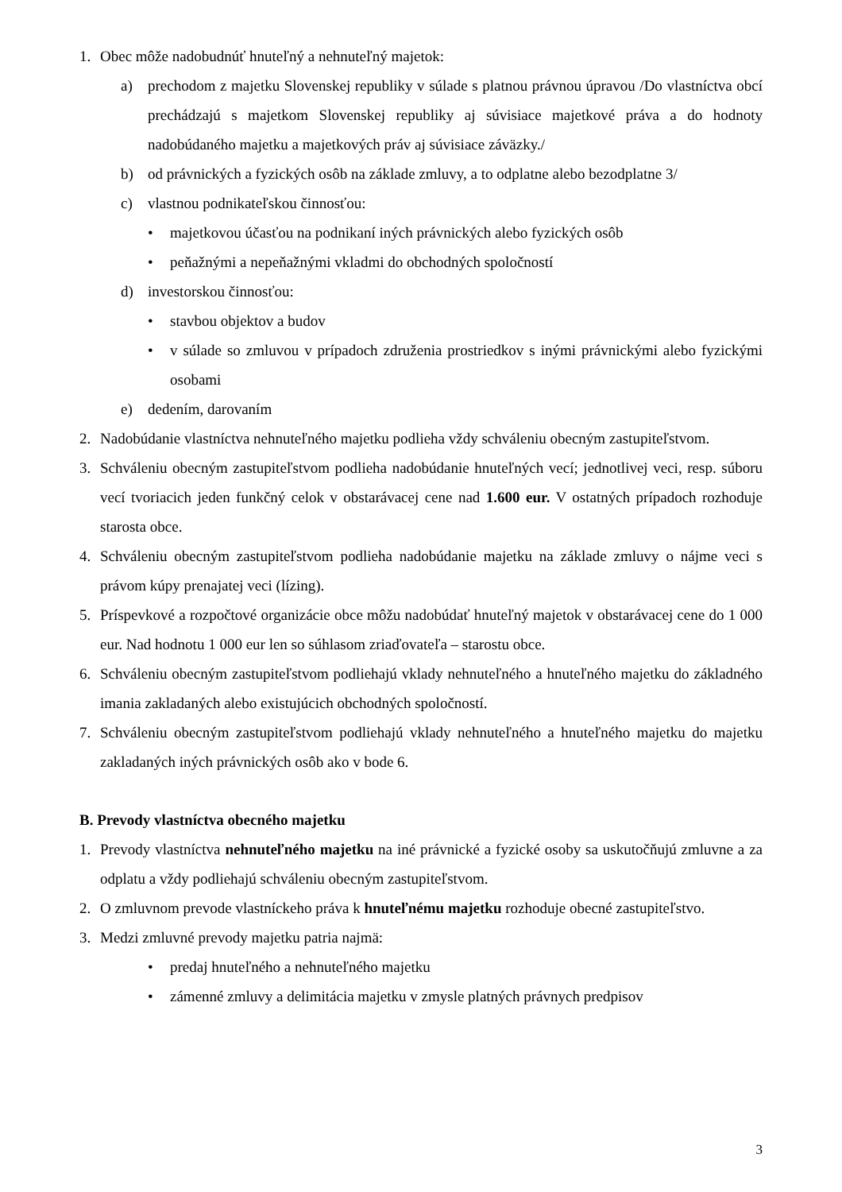1. Obec môže nadobudnúť hnuteľný a nehnuteľný majetok:
a) prechodom z majetku Slovenskej republiky v súlade s platnou právnou úpravou /Do vlastníctva obcí prechádzajú s majetkom Slovenskej republiky aj súvisiace majetkové práva a do hodnoty nadobúdaného majetku a majetkových práv aj súvisiace záväzky./
b) od právnických a fyzických osôb na základe zmluvy, a to odplatne alebo bezodplatne 3/
c) vlastnou podnikateľskou činnosťou:
• majetkovou účasťou na podnikaní iných právnických alebo fyzických osôb
• peňažnými a nepeňažnými vkladmi do obchodných spoločností
d) investorskou činnosťou:
• stavbou objektov a budov
• v súlade so zmluvou v prípadoch združenia prostriedkov s inými právnickými alebo fyzickými osobami
e) dedením, darovaním
2. Nadobúdanie vlastníctva nehnuteľného majetku podlieha vždy schváleniu obecným zastupiteľstvom.
3. Schváleniu obecným zastupiteľstvom podlieha nadobúdanie hnuteľných vecí; jednotlivej veci, resp. súboru vecí tvoriacich jeden funkčný celok v obstarávacej cene nad 1.600 eur. V ostatných prípadoch rozhoduje starosta obce.
4. Schváleniu obecným zastupiteľstvom podlieha nadobúdanie majetku na základe zmluvy o nájme veci s právom kúpy prenajatej veci (lízing).
5. Príspevkové a rozpočtové organizácie obce môžu nadobúdať hnuteľný majetok v obstarávacej cene do 1 000 eur. Nad hodnotu 1 000 eur len so súhlasom zriaďovateľa – starostu obce.
6. Schváleniu obecným zastupiteľstvom podliehajú vklady nehnuteľného a hnuteľného majetku do základného imania zakladaných alebo existujúcich obchodných spoločností.
7. Schváleniu obecným zastupiteľstvom podliehajú vklady nehnuteľného a hnuteľného majetku do majetku zakladaných iných právnických osôb ako v bode 6.
B. Prevody vlastníctva obecného majetku
1. Prevody vlastníctva nehnuteľného majetku na iné právnické a fyzické osoby sa uskutočňujú zmluvne a za odplatu a vždy podliehajú schváleniu obecným zastupiteľstvom.
2. O zmluvnom prevode vlastníckeho práva k hnuteľnému majetku rozhoduje obecné zastupiteľstvo.
3. Medzi zmluvné prevody majetku patria najmä:
• predaj hnuteľného a nehnuteľného majetku
• zámenné zmluvy a delimitácia majetku v zmysle platných právnych predpisov
3